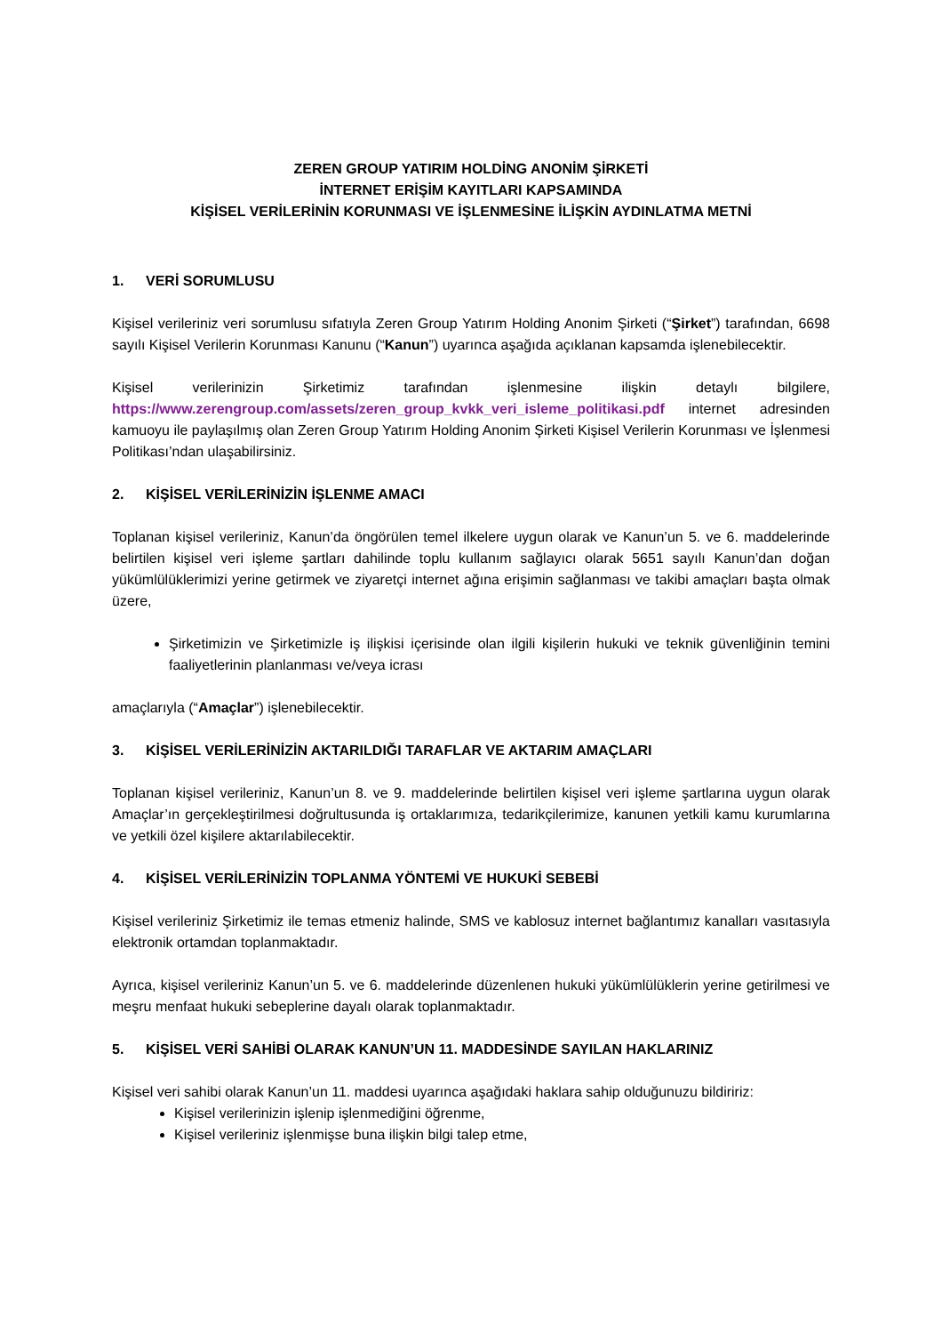ZEREN GROUP YATIRIM HOLDİNG ANONİM ŞİRKETİ
İNTERNET ERİŞİM KAYITLARI KAPSAMINDA
KİŞİSEL VERİLERİNİN KORUNMASI VE İŞLENMESİNE İLİŞKİN AYDINLATMA METNİ
1. VERİ SORUMLUSU
Kişisel verileriniz veri sorumlusu sıfatıyla Zeren Group Yatırım Holding Anonim Şirketi (“Şirket”) tarafından, 6698 sayılı Kişisel Verilerin Korunması Kanunu (“Kanun”) uyarınca aşağıda açıklanan kapsamda işlenebilecektir.
Kişisel verilerinizin Şirketimiz tarafından işlenmesine ilişkin detaylı bilgilere, https://www.zerengroup.com/assets/zeren_group_kvkk_veri_isleme_politikasi.pdf internet adresinden kamuoyu ile paylaşılmış olan Zeren Group Yatırım Holding Anonim Şirketi Kişisel Verilerin Korunması ve İşlenmesi Politikası’ndan ulaşabilirsiniz.
2. KİŞİSEL VERİLERİNİZİN İŞLENME AMACI
Toplanan kişisel verileriniz, Kanun’da öngörülen temel ilkelere uygun olarak ve Kanun’un 5. ve 6. maddelerinde belirtilen kişisel veri işleme şartları dahilinde toplu kullanım sağlayıcı olarak 5651 sayılı Kanun’dan doğan yükümlülüklerimizi yerine getirmek ve ziyaretçi internet ağına erişimin sağlanması ve takibi amaçları başta olmak üzere,
Şirketimizin ve Şirketimizle iş ilişkisi içerisinde olan ilgili kişilerin hukuki ve teknik güvenliğinin temini faaliyetlerinin planlanması ve/veya icrası
amaçlarıyla (“Amaçlar”) işlenebilecektir.
3. KİŞİSEL VERİLERİNİZİN AKTARILDIĞI TARAFLAR VE AKTARIM AMAÇLARI
Toplanan kişisel verileriniz, Kanun’un 8. ve 9. maddelerinde belirtilen kişisel veri işleme şartlarına uygun olarak Amaçlar’ın gerçekleştirilmesi doğrultusunda iş ortaklarımıza, tedarikçilerimize, kanunen yetkili kamu kurumlarına ve yetkili özel kişilere aktarılabilecektir.
4. KİŞİSEL VERİLERİNİZİN TOPLANMA YÖNTEMİ VE HUKUKİ SEBEBİ
Kişisel verileriniz Şirketimiz ile temas etmeniz halinde, SMS ve kablosuz internet bağlantımız kanalları vasıtasıyla elektronik ortamdan toplanmaktadır.
Ayrıca, kişisel verileriniz Kanun’un 5. ve 6. maddelerinde düzenlenen hukuki yükümlülüklerin yerine getirilmesi ve meşru menfaat hukuki sebeplerine dayalı olarak toplanmaktadır.
5. KİŞİSEL VERİ SAHİBİ OLARAK KANUN’UN 11. MADDESİNDE SAYILAN HAKLARINIZ
Kişisel veri sahibi olarak Kanun’un 11. maddesi uyarınca aşağıdaki haklara sahip olduğunuzu bildiririz:
Kişisel verilerinizin işlenip işlenmediğini öğrenme,
Kişisel verileriniz işlenmişse buna ilişkin bilgi talep etme,